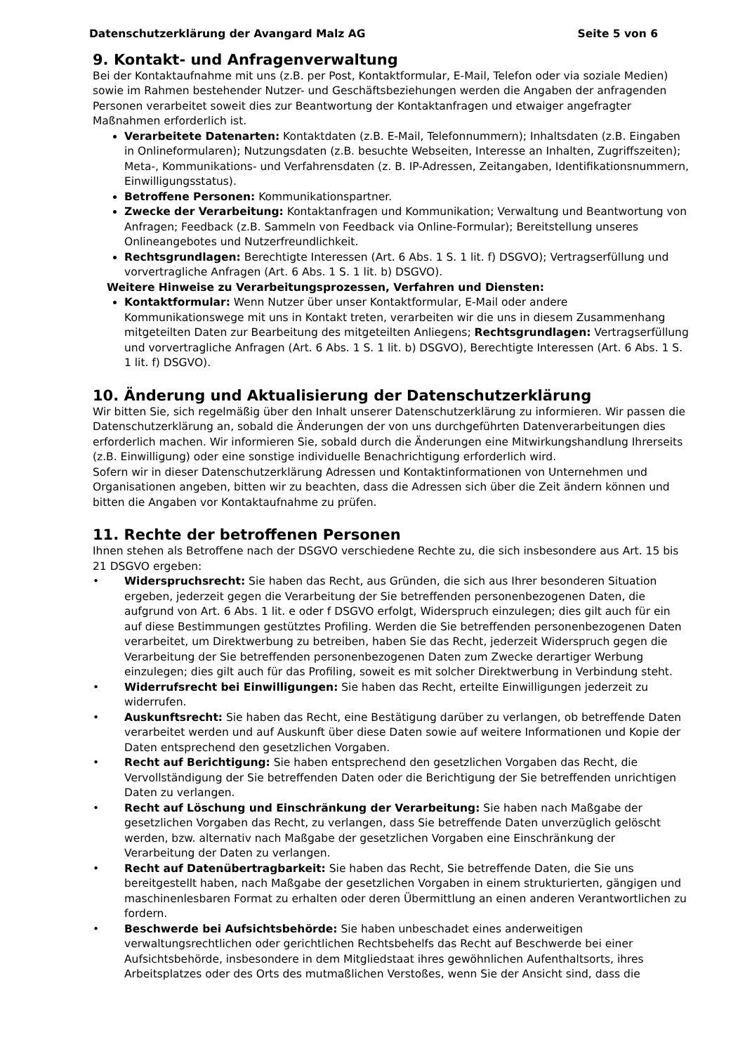Datenschutzerklärung der Avangard Malz AG Seite 5 von 6
9. Kontakt- und Anfragenverwaltung
Bei der Kontaktaufnahme mit uns (z.B. per Post, Kontaktformular, E-Mail, Telefon oder via soziale Medien) sowie im Rahmen bestehender Nutzer- und Geschäftsbeziehungen werden die Angaben der anfragenden Personen verarbeitet soweit dies zur Beantwortung der Kontaktanfragen und etwaiger angefragter Maßnahmen erforderlich ist.
Verarbeitete Datenarten: Kontaktdaten (z.B. E-Mail, Telefonnummern); Inhaltsdaten (z.B. Eingaben in Onlineformularen); Nutzungsdaten (z.B. besuchte Webseiten, Interesse an Inhalten, Zugriffszeiten); Meta-, Kommunikations- und Verfahrensdaten (z. B. IP-Adressen, Zeitangaben, Identifikationsnummern, Einwilligungsstatus).
Betroffene Personen: Kommunikationspartner.
Zwecke der Verarbeitung: Kontaktanfragen und Kommunikation; Verwaltung und Beantwortung von Anfragen; Feedback (z.B. Sammeln von Feedback via Online-Formular); Bereitstellung unseres Onlineangebotes und Nutzerfreundlichkeit.
Rechtsgrundlagen: Berechtigte Interessen (Art. 6 Abs. 1 S. 1 lit. f) DSGVO); Vertragserfüllung und vorvertragliche Anfragen (Art. 6 Abs. 1 S. 1 lit. b) DSGVO).
Weitere Hinweise zu Verarbeitungsprozessen, Verfahren und Diensten:
Kontaktformular: Wenn Nutzer über unser Kontaktformular, E-Mail oder andere Kommunikationswege mit uns in Kontakt treten, verarbeiten wir die uns in diesem Zusammenhang mitgeteilten Daten zur Bearbeitung des mitgeteilten Anliegens; Rechtsgrundlagen: Vertragserfüllung und vorvertragliche Anfragen (Art. 6 Abs. 1 S. 1 lit. b) DSGVO), Berechtigte Interessen (Art. 6 Abs. 1 S. 1 lit. f) DSGVO).
10. Änderung und Aktualisierung der Datenschutzerklärung
Wir bitten Sie, sich regelmäßig über den Inhalt unserer Datenschutzerklärung zu informieren. Wir passen die Datenschutzerklärung an, sobald die Änderungen der von uns durchgeführten Datenverarbeitungen dies erforderlich machen. Wir informieren Sie, sobald durch die Änderungen eine Mitwirkungshandlung Ihrerseits (z.B. Einwilligung) oder eine sonstige individuelle Benachrichtigung erforderlich wird.
Sofern wir in dieser Datenschutzerklärung Adressen und Kontaktinformationen von Unternehmen und Organisationen angeben, bitten wir zu beachten, dass die Adressen sich über die Zeit ändern können und bitten die Angaben vor Kontaktaufnahme zu prüfen.
11. Rechte der betroffenen Personen
Ihnen stehen als Betroffene nach der DSGVO verschiedene Rechte zu, die sich insbesondere aus Art. 15 bis 21 DSGVO ergeben:
• Widerspruchsrecht: Sie haben das Recht, aus Gründen, die sich aus Ihrer besonderen Situation ergeben, jederzeit gegen die Verarbeitung der Sie betreffenden personenbezogenen Daten, die aufgrund von Art. 6 Abs. 1 lit. e oder f DSGVO erfolgt, Widerspruch einzulegen; dies gilt auch für ein auf diese Bestimmungen gestütztes Profiling. Werden die Sie betreffenden personenbezogenen Daten verarbeitet, um Direktwerbung zu betreiben, haben Sie das Recht, jederzeit Widerspruch gegen die Verarbeitung der Sie betreffenden personenbezogenen Daten zum Zwecke derartiger Werbung einzulegen; dies gilt auch für das Profiling, soweit es mit solcher Direktwerbung in Verbindung steht.
• Widerrufsrecht bei Einwilligungen: Sie haben das Recht, erteilte Einwilligungen jederzeit zu widerrufen.
• Auskunftsrecht: Sie haben das Recht, eine Bestätigung darüber zu verlangen, ob betreffende Daten verarbeitet werden und auf Auskunft über diese Daten sowie auf weitere Informationen und Kopie der Daten entsprechend den gesetzlichen Vorgaben.
• Recht auf Berichtigung: Sie haben entsprechend den gesetzlichen Vorgaben das Recht, die Vervollständigung der Sie betreffenden Daten oder die Berichtigung der Sie betreffenden unrichtigen Daten zu verlangen.
• Recht auf Löschung und Einschränkung der Verarbeitung: Sie haben nach Maßgabe der gesetzlichen Vorgaben das Recht, zu verlangen, dass Sie betreffende Daten unverzüglich gelöscht werden, bzw. alternativ nach Maßgabe der gesetzlichen Vorgaben eine Einschränkung der Verarbeitung der Daten zu verlangen.
• Recht auf Datenübertragbarkeit: Sie haben das Recht, Sie betreffende Daten, die Sie uns bereitgestellt haben, nach Maßgabe der gesetzlichen Vorgaben in einem strukturierten, gängigen und maschinenlesbaren Format zu erhalten oder deren Übermittlung an einen anderen Verantwortlichen zu fordern.
• Beschwerde bei Aufsichtsbehörde: Sie haben unbeschadet eines anderweitigen verwaltungsrechtlichen oder gerichtlichen Rechtsbehelfs das Recht auf Beschwerde bei einer Aufsichtsbehörde, insbesondere in dem Mitgliedstaat ihres gewöhnlichen Aufenthaltsorts, ihres Arbeitsplatzes oder des Orts des mutmaßlichen Verstoßes, wenn Sie der Ansicht sind, dass die